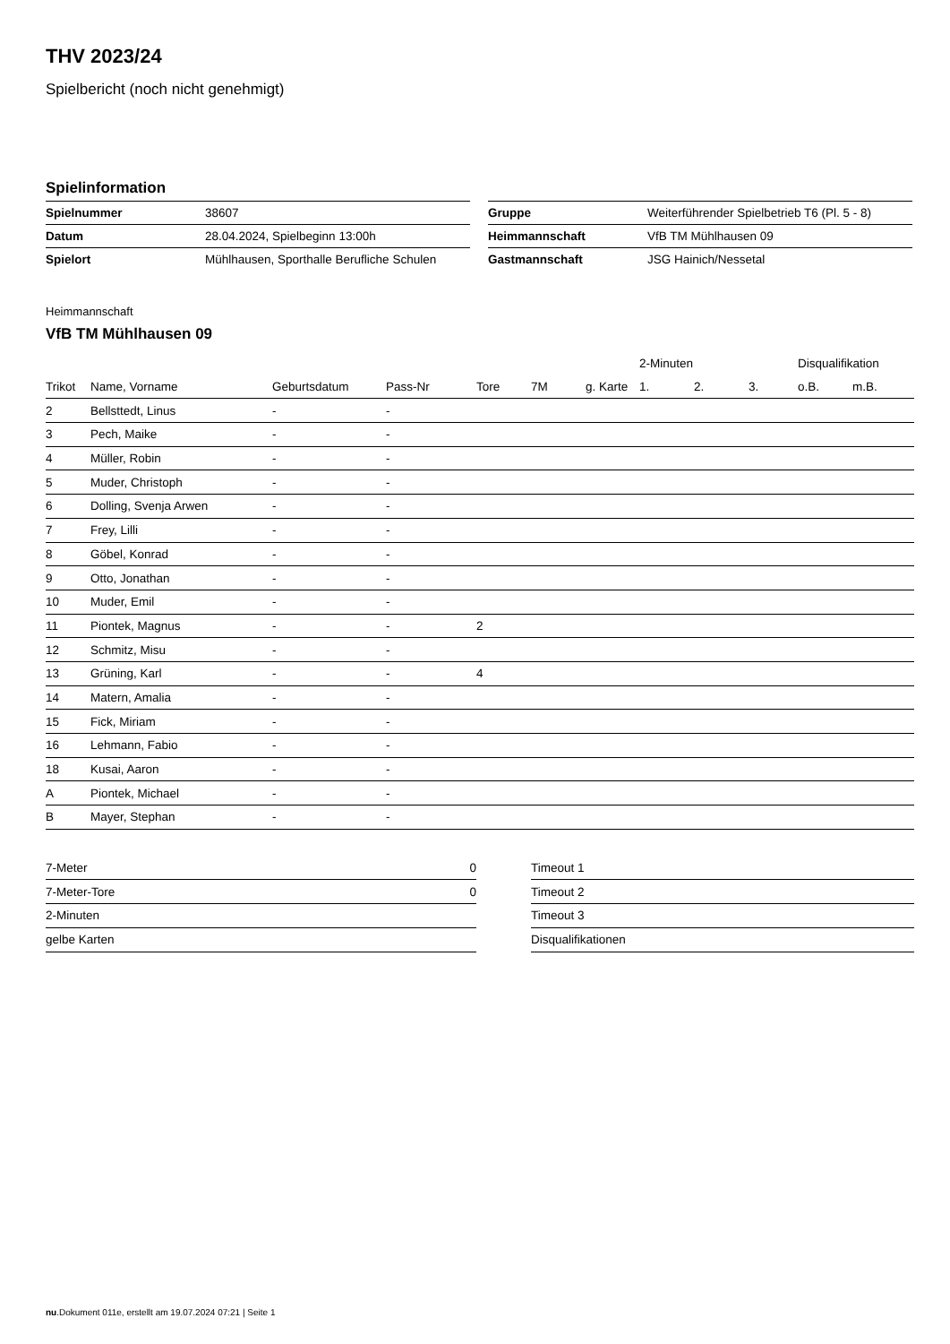THV 2023/24
Spielbericht (noch nicht genehmigt)
Spielinformation
| Spielnummer | 38607 |
| Datum | 28.04.2024, Spielbeginn 13:00h |
| Spielort | Mühlhausen, Sporthalle Berufliche Schulen |
| Gruppe | Weiterführender Spielbetrieb T6 (Pl. 5 - 8) |
| Heimmannschaft | VfB TM Mühlhausen 09 |
| Gastmannschaft | JSG Hainich/Nessetal |
Heimmannschaft
VfB TM Mühlhausen 09
| | | | | | | | 2-Minuten | | | Disqualifikation | |
| --- | --- | --- | --- | --- | --- | --- | --- | --- | --- | --- | --- |
| Trikot | Name, Vorname | Geburtsdatum | Pass-Nr | Tore | 7M | g. Karte | 1. | 2. | 3. | o.B. | m.B. |
| 2 | Bellsttedt, Linus | - | - | | | | | | | | |
| 3 | Pech, Maike | - | - | | | | | | | | |
| 4 | Müller, Robin | - | - | | | | | | | | |
| 5 | Muder, Christoph | - | - | | | | | | | | |
| 6 | Dolling, Svenja Arwen | - | - | | | | | | | | |
| 7 | Frey, Lilli | - | - | | | | | | | | |
| 8 | Göbel, Konrad | - | - | | | | | | | | |
| 9 | Otto, Jonathan | - | - | | | | | | | | |
| 10 | Muder, Emil | - | - | | | | | | | | |
| 11 | Piontek, Magnus | - | - | 2 | | | | | | | |
| 12 | Schmitz, Misu | - | - | | | | | | | | |
| 13 | Grüning, Karl | - | - | 4 | | | | | | | |
| 14 | Matern, Amalia | - | - | | | | | | | | |
| 15 | Fick, Miriam | - | - | | | | | | | | |
| 16 | Lehmann, Fabio | - | - | | | | | | | | |
| 18 | Kusai, Aaron | - | - | | | | | | | | |
| A | Piontek, Michael | - | - | | | | | | | | |
| B | Mayer, Stephan | - | - | | | | | | | | |
| 7-Meter | 0 |
| 7-Meter-Tore | 0 |
| 2-Minuten | |
| gelbe Karten | |
| Timeout 1 |
| Timeout 2 |
| Timeout 3 |
| Disqualifikationen |
nu.Dokument 011e, erstellt am 19.07.2024 07:21 | Seite 1